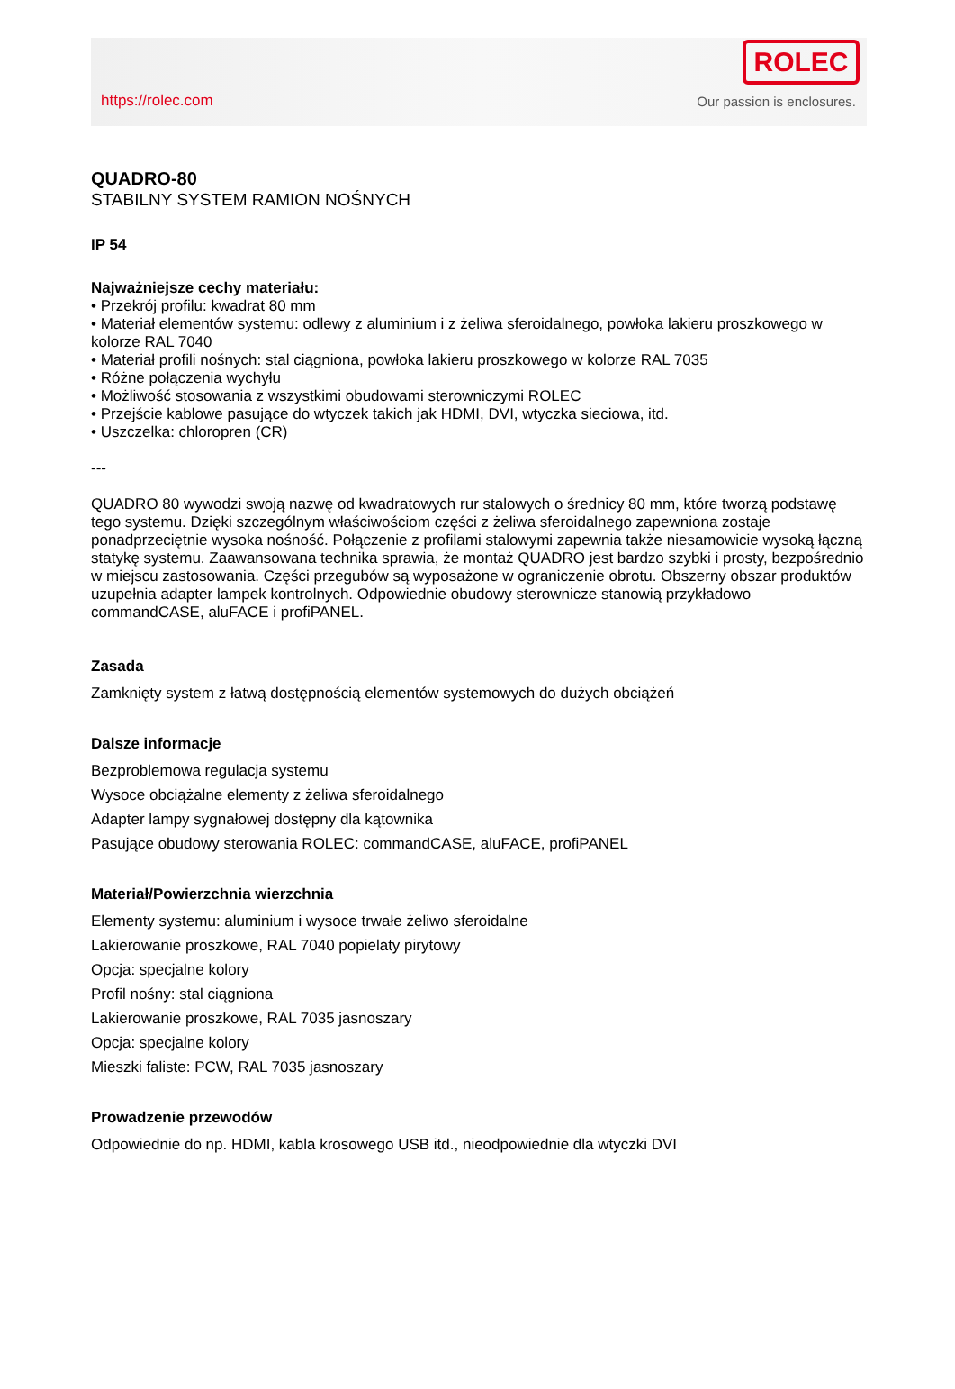https://rolec.com
ROLEC
Our passion is enclosures.
QUADRO-80
STABILNY SYSTEM RAMION NOŚNYCH
IP 54
Najważniejsze cechy materiału:
• Przekrój profilu: kwadrat 80 mm
• Materiał elementów systemu: odlewy z aluminium i z żeliwa sferoidalnego, powłoka lakieru proszkowego w kolorze RAL 7040
• Materiał profili nośnych: stal ciągniona, powłoka lakieru proszkowego w kolorze RAL 7035
• Różne połączenia wychyłu
• Możliwość stosowania z wszystkimi obudowami sterowniczymi ROLEC
• Przejście kablowe pasujące do wtyczek takich jak HDMI, DVI, wtyczka sieciowa, itd.
• Uszczelka: chloropren (CR)
---
QUADRO 80 wywodzi swoją nazwę od kwadratowych rur stalowych o średnicy 80 mm, które tworzą podstawę tego systemu. Dzięki szczególnym właściwościom części z żeliwa sferoidalnego zapewniona zostaje ponadprzeciętnie wysoka nośność. Połączenie z profilami stalowymi zapewnia także niesamowicie wysoką łączną statykę systemu. Zaawansowana technika sprawia, że montaż QUADRO jest bardzo szybki i prosty, bezpośrednio w miejscu zastosowania. Części przegubów są wyposażone w ograniczenie obrotu. Obszerny obszar produktów uzupełnia adapter lampek kontrolnych. Odpowiednie obudowy sterownicze stanowią przykładowo commandCASE, aluFACE i profiPANEL.
Zasada
Zamknięty system z łatwą dostępnością elementów systemowych do dużych obciążeń
Dalsze informacje
Bezproblemowa regulacja systemu
Wysoce obciążalne elementy z żeliwa sferoidalnego
Adapter lampy sygnałowej dostępny dla kątownika
Pasujące obudowy sterowania ROLEC: commandCASE, aluFACE, profiPANEL
Materiał/Powierzchnia wierzchnia
Elementy systemu: aluminium i wysoce trwałe żeliwo sferoidalne
Lakierowanie proszkowe, RAL 7040 popielaty pirytowy
Opcja: specjalne kolory
Profil nośny: stal ciągniona
Lakierowanie proszkowe, RAL 7035 jasnoszary
Opcja: specjalne kolory
Mieszki faliste: PCW, RAL 7035 jasnoszary
Prowadzenie przewodów
Odpowiednie do np. HDMI, kabla krosowego USB itd., nieodpowiednie dla wtyczki DVI